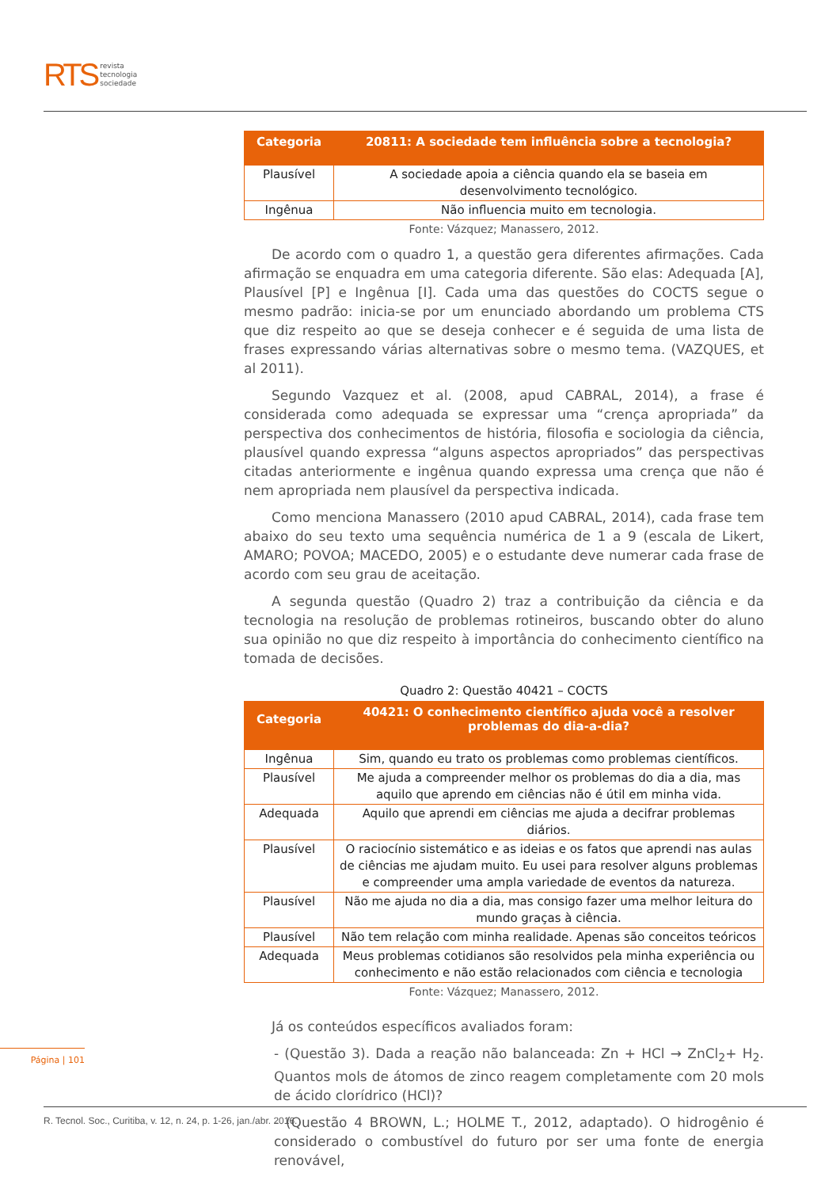RTS revista
tecnologia
sociedade
| Categoria | 20811: A sociedade tem influência sobre a tecnologia? |
| --- | --- |
| Plausível | A sociedade apoia a ciência quando ela se baseia em desenvolvimento tecnológico. |
| Ingênua | Não influencia muito em tecnologia. |
Fonte: Vázquez; Manassero, 2012.
De acordo com o quadro 1, a questão gera diferentes afirmações. Cada afirmação se enquadra em uma categoria diferente. São elas: Adequada [A], Plausível [P] e Ingênua [I]. Cada uma das questões do COCTS segue o mesmo padrão: inicia-se por um enunciado abordando um problema CTS que diz respeito ao que se deseja conhecer e é seguida de uma lista de frases expressando várias alternativas sobre o mesmo tema. (VAZQUES, et al 2011).
Segundo Vazquez et al. (2008, apud CABRAL, 2014), a frase é considerada como adequada se expressar uma “crença apropriada” da perspectiva dos conhecimentos de história, filosofia e sociologia da ciência, plausível quando expressa “alguns aspectos apropriados” das perspectivas citadas anteriormente e ingênua quando expressa uma crença que não é nem apropriada nem plausível da perspectiva indicada.
Como menciona Manassero (2010 apud CABRAL, 2014), cada frase tem abaixo do seu texto uma sequência numérica de 1 a 9 (escala de Likert, AMARO; POVOA; MACEDO, 2005) e o estudante deve numerar cada frase de acordo com seu grau de aceitação.
A segunda questão (Quadro 2) traz a contribuição da ciência e da tecnologia na resolução de problemas rotineiros, buscando obter do aluno sua opinião no que diz respeito à importância do conhecimento científico na tomada de decisões.
Quadro 2: Questão 40421 – COCTS
| Categoria | 40421: O conhecimento científico ajuda você a resolver problemas do dia-a-dia? |
| --- | --- |
| Ingênua | Sim, quando eu trato os problemas como problemas científicos. |
| Plausível | Me ajuda a compreender melhor os problemas do dia a dia, mas aquilo que aprendo em ciências não é útil em minha vida. |
| Adequada | Aquilo que aprendi em ciências me ajuda a decifrar problemas diários. |
| Plausível | O raciocínio sistemático e as ideias e os fatos que aprendi nas aulas de ciências me ajudam muito. Eu usei para resolver alguns problemas e compreender uma ampla variedade de eventos da natureza. |
| Plausível | Não me ajuda no dia a dia, mas consigo fazer uma melhor leitura do mundo graças à ciência. |
| Plausível | Não tem relação com minha realidade. Apenas são conceitos teóricos |
| Adequada | Meus problemas cotidianos são resolvidos pela minha experiência ou conhecimento e não estão relacionados com ciência e tecnologia |
Fonte: Vázquez; Manassero, 2012.
Já os conteúdos específicos avaliados foram:
- (Questão 3). Dada a reação não balanceada: Zn + HCl → ZnCl<sub>2</sub>+ H<sub>2</sub>. Quantos mols de átomos de zinco reagem completamente com 20 mols de ácido clorídrico (HCl)?
- (Questão 4 BROWN, L.; HOLME T., 2012, adaptado). O hidrogênio é considerado o combustível do futuro por ser uma fonte de energia renovável,
Página | 101
R. Tecnol. Soc., Curitiba, v. 12, n. 24, p. 1-26, jan./abr. 2016.